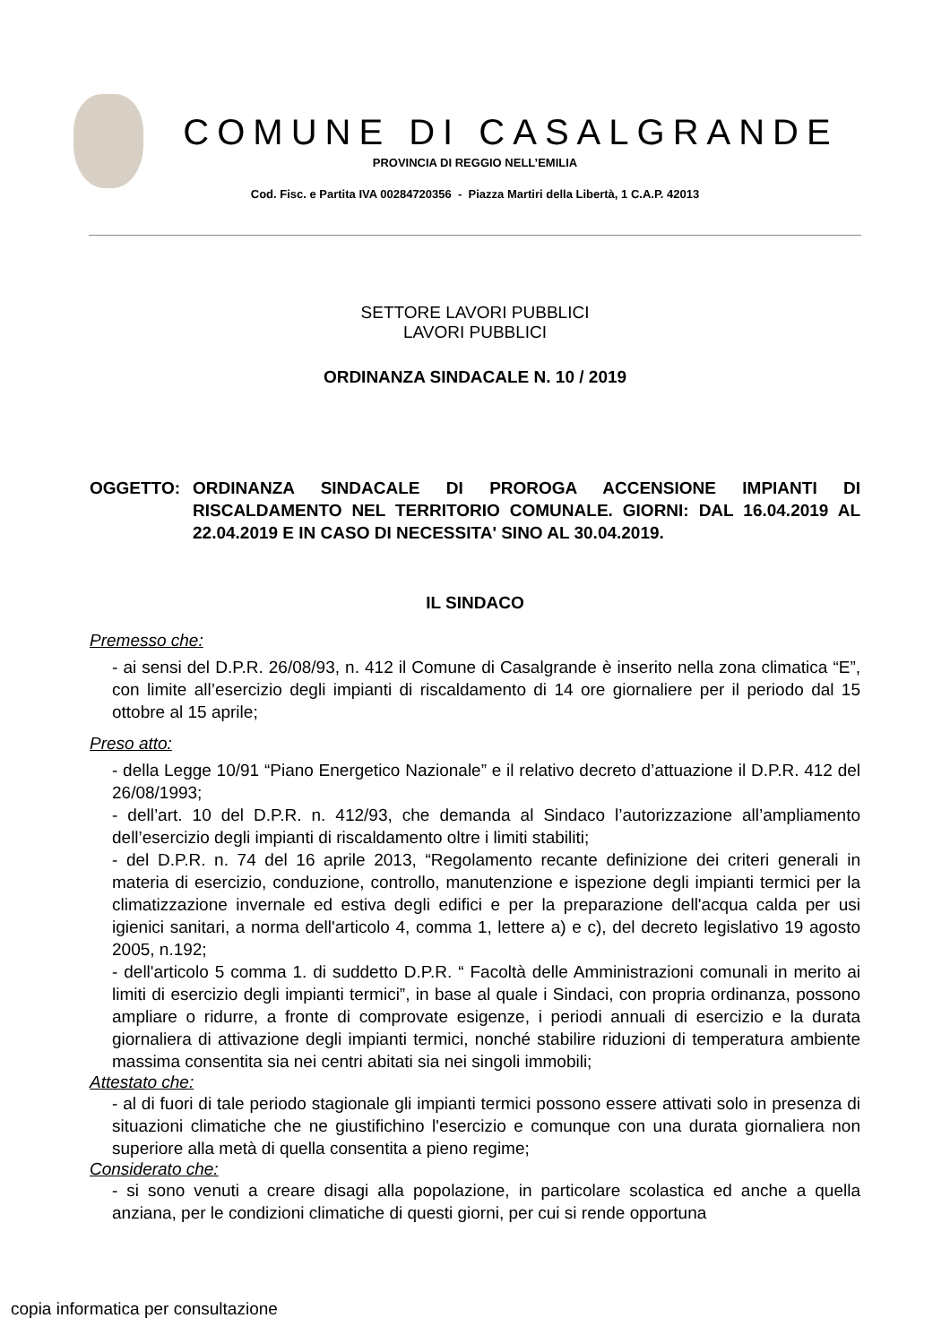COMUNE DI CASALGRANDE
PROVINCIA DI REGGIO NELL’EMILIA
Cod. Fisc. e Partita IVA 00284720356 - Piazza Martiri della Libertà, 1 C.A.P. 42013
SETTORE LAVORI PUBBLICI
LAVORI PUBBLICI
ORDINANZA SINDACALE N. 10 / 2019
OGGETTO: ORDINANZA SINDACALE DI PROROGA ACCENSIONE IMPIANTI DI RISCALDAMENTO NEL TERRITORIO COMUNALE. GIORNI: DAL 16.04.2019 AL 22.04.2019 E IN CASO DI NECESSITA' SINO AL 30.04.2019.
IL SINDACO
Premesso che:
- ai sensi del D.P.R. 26/08/93, n. 412 il Comune di Casalgrande è inserito nella zona climatica “E”, con limite all’esercizio degli impianti di riscaldamento di 14 ore giornaliere per il periodo dal 15 ottobre al 15 aprile;
Preso atto:
- della Legge 10/91 “Piano Energetico Nazionale” e il relativo decreto d’attuazione il D.P.R. 412 del 26/08/1993;
- dell’art. 10 del D.P.R. n. 412/93, che demanda al Sindaco l’autorizzazione all’ampliamento dell’esercizio degli impianti di riscaldamento oltre i limiti stabiliti;
- del D.P.R. n. 74 del 16 aprile 2013, “Regolamento recante definizione dei criteri generali in materia di esercizio, conduzione, controllo, manutenzione e ispezione degli impianti termici per la climatizzazione invernale ed estiva degli edifici e per la preparazione dell'acqua calda per usi igienici sanitari, a norma dell'articolo 4, comma 1, lettere a) e c), del decreto legislativo 19 agosto 2005, n.192;
- dell'articolo 5 comma 1. di suddetto D.P.R. “ Facoltà delle Amministrazioni comunali in merito ai limiti di esercizio degli impianti termici”, in base al quale i Sindaci, con propria ordinanza, possono ampliare o ridurre, a fronte di comprovate esigenze, i periodi annuali di esercizio e la durata giornaliera di attivazione degli impianti termici, nonché stabilire riduzioni di temperatura ambiente massima consentita sia nei centri abitati sia nei singoli immobili;
Attestato che:
- al di fuori di tale periodo stagionale gli impianti termici possono essere attivati solo in presenza di situazioni climatiche che ne giustifichino l'esercizio e comunque con una durata giornaliera non superiore alla metà di quella consentita a pieno regime;
Considerato che:
- si sono venuti a creare disagi alla popolazione, in particolare scolastica ed anche a quella anziana, per le condizioni climatiche di questi giorni, per cui si rende opportuna
copia informatica per consultazione